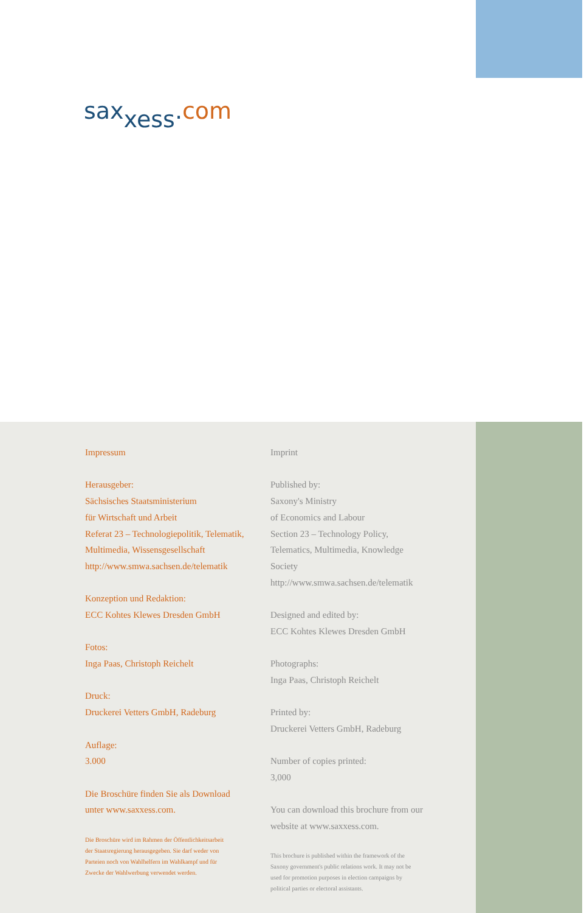sax<sub>xess</sub>.com
Impressum
Herausgeber:
Sächsisches Staatsministerium
für Wirtschaft und Arbeit
Referat 23 – Technologiepolitik, Telematik,
Multimedia, Wissensgesellschaft
http://www.smwa.sachsen.de/telematik
Konzeption und Redaktion:
ECC Kohtes Klewes Dresden GmbH
Fotos:
Inga Paas, Christoph Reichelt
Druck:
Druckerei Vetters GmbH, Radeburg
Auflage:
3.000
Die Broschüre finden Sie als Download
unter www.saxxess.com.
Die Broschüre wird im Rahmen der Öffentlichkeitsarbeit
der Staatsregierung herausgegeben. Sie darf weder von
Parteien noch von Wahlhelfern im Wahlkampf und für
Zwecke der Wahlwerbung verwendet werden.
Imprint
Published by:
Saxony's Ministry
of Economics and Labour
Section 23 – Technology Policy,
Telematics, Multimedia, Knowledge
Society
http://www.smwa.sachsen.de/telematik
Designed and edited by:
ECC Kohtes Klewes Dresden GmbH
Photographs:
Inga Paas, Christoph Reichelt
Printed by:
Druckerei Vetters GmbH, Radeburg
Number of copies printed:
3,000
You can download this brochure from our
website at www.saxxess.com.
This brochure is published within the framework of the
Saxony government's public relations work. It may not be
used for promotion purposes in election campaigns by
political parties or electoral assistants.